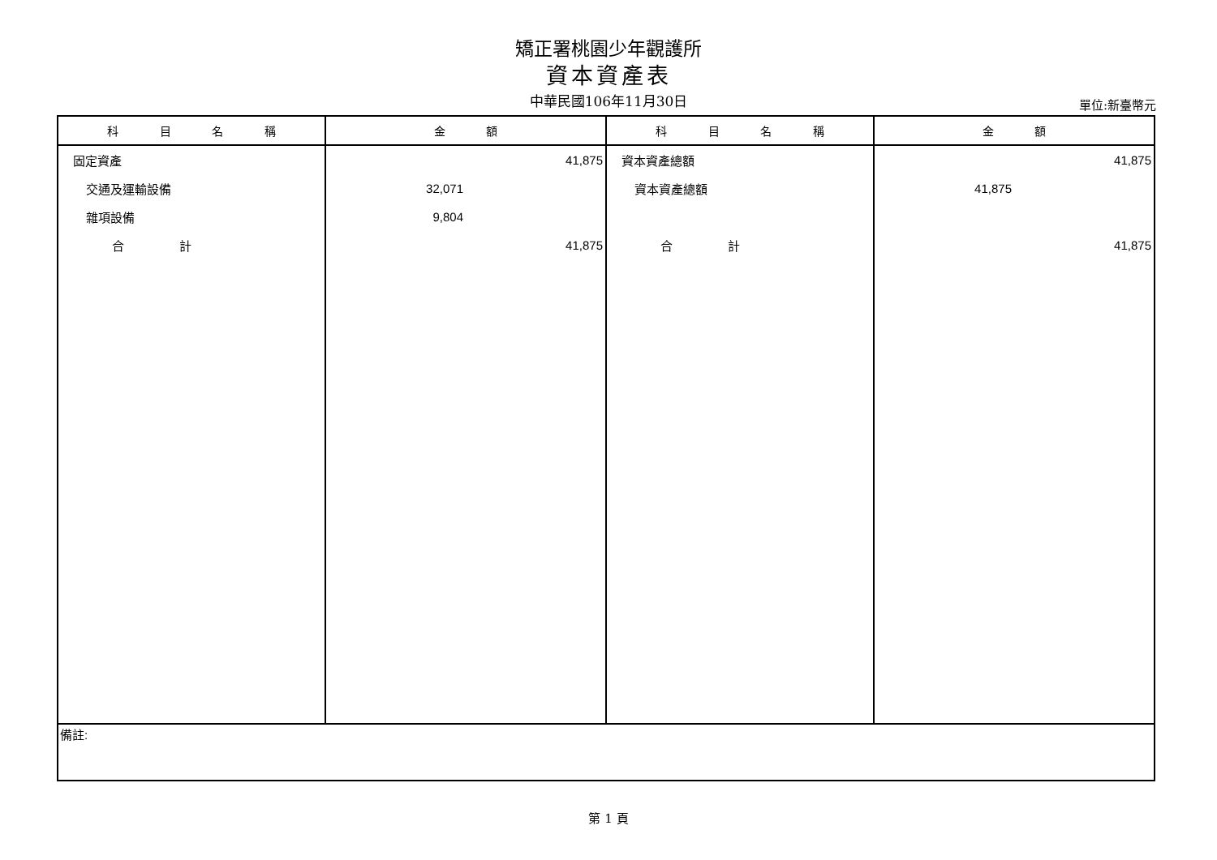矯正署桃園少年觀護所
資本資產表
中華民國106年11月30日
單位:新臺幣元
| 科 目 名 稱 | 金 額 | 科 目 名 稱 | 金 額 |
| --- | --- | --- | --- |
| 固定資產 | 41,875 | 資本資產總額 | 41,875 |
| 交通及運輸設備 | 32,071 | 資本資產總額 | 41,875 |
| 雜項設備 | 9,804 | | |
| 合 計 | 41,875 | 合 計 | 41,875 |
| 備註: | | | |
第 1 頁